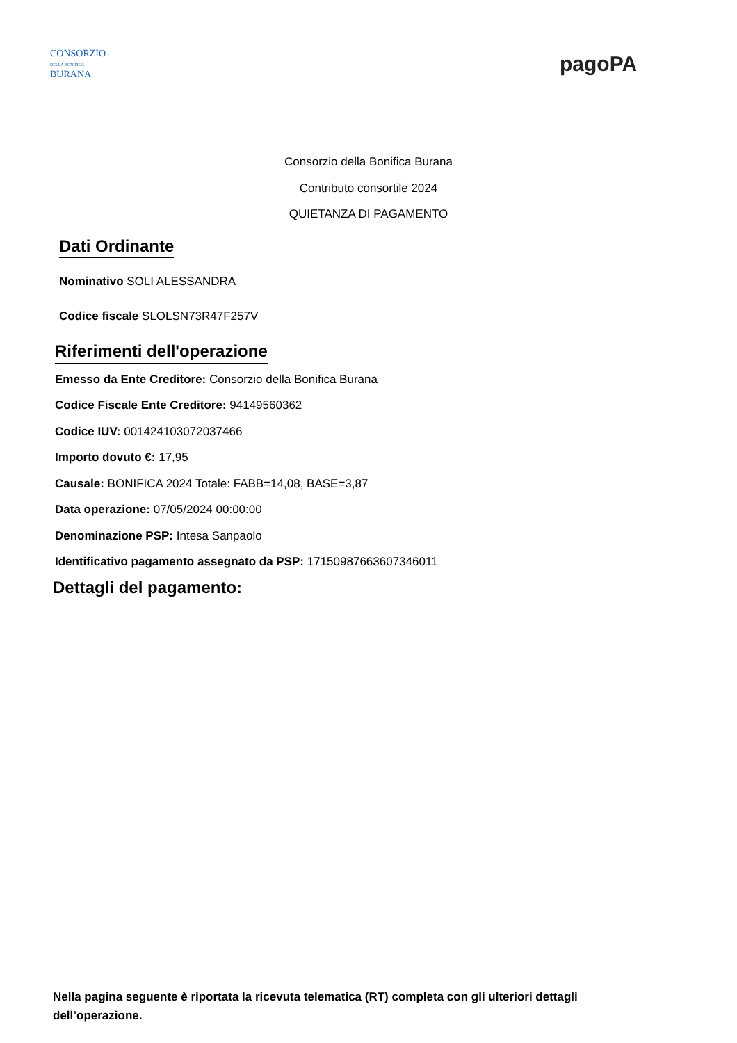CONSORZIO
DELLA BONIFICA
BURANA
pagoPA
Consorzio della Bonifica Burana
Contributo consortile 2024
QUIETANZA DI PAGAMENTO
Dati Ordinante
Nominativo SOLI ALESSANDRA
Codice fiscale SLOLSN73R47F257V
Riferimenti dell'operazione
Emesso da Ente Creditore: Consorzio della Bonifica Burana
Codice Fiscale Ente Creditore: 94149560362
Codice IUV: 001424103072037466
Importo dovuto €: 17,95
Causale: BONIFICA 2024 Totale: FABB=14,08, BASE=3,87
Data operazione: 07/05/2024 00:00:00
Denominazione PSP: Intesa Sanpaolo
Identificativo pagamento assegnato da PSP: 17150987663607346011
Dettagli del pagamento:
Nella pagina seguente è riportata la ricevuta telematica (RT) completa con gli ulteriori dettagli dell’operazione.